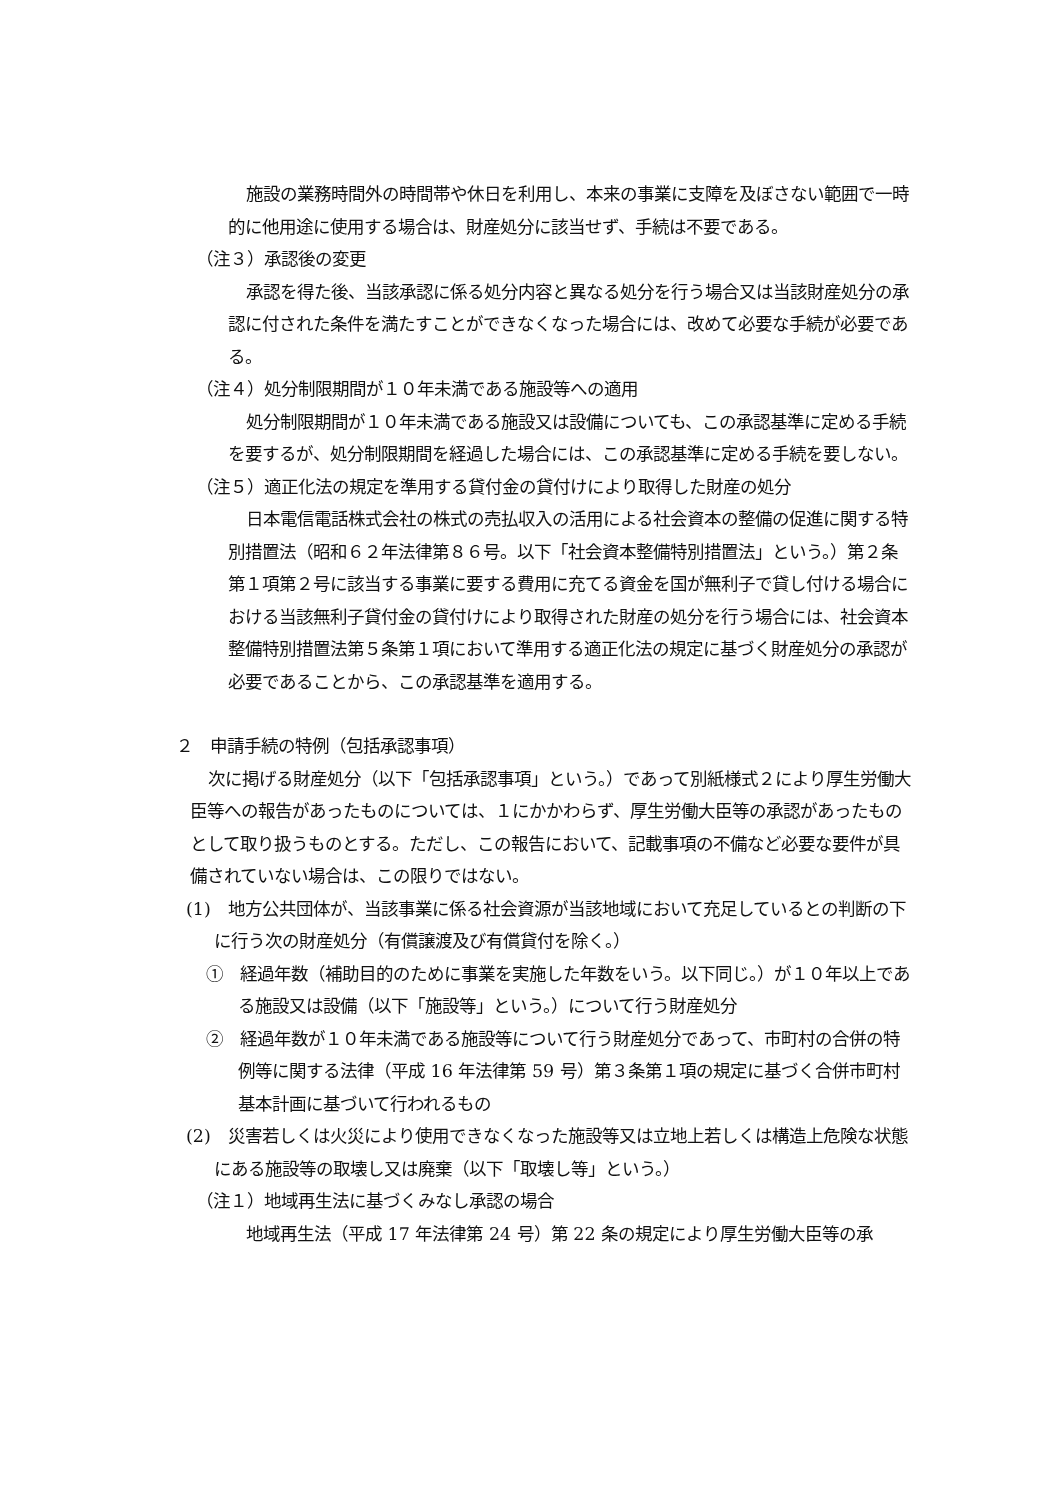施設の業務時間外の時間帯や休日を利用し、本来の事業に支障を及ぼさない範囲で一時的に他用途に使用する場合は、財産処分に該当せず、手続は不要である。
（注３）承認後の変更
承認を得た後、当該承認に係る処分内容と異なる処分を行う場合又は当該財産処分の承認に付された条件を満たすことができなくなった場合には、改めて必要な手続が必要である。
（注４）処分制限期間が１０年未満である施設等への適用
処分制限期間が１０年未満である施設又は設備についても、この承認基準に定める手続を要するが、処分制限期間を経過した場合には、この承認基準に定める手続を要しない。
（注５）適正化法の規定を準用する貸付金の貸付けにより取得した財産の処分
日本電信電話株式会社の株式の売払収入の活用による社会資本の整備の促進に関する特別措置法（昭和６２年法律第８６号。以下「社会資本整備特別措置法」という。）第２条第１項第２号に該当する事業に要する費用に充てる資金を国が無利子で貸し付ける場合における当該無利子貸付金の貸付けにより取得された財産の処分を行う場合には、社会資本整備特別措置法第５条第１項において準用する適正化法の規定に基づく財産処分の承認が必要であることから、この承認基準を適用する。
２　申請手続の特例（包括承認事項）
次に掲げる財産処分（以下「包括承認事項」という。）であって別紙様式２により厚生労働大臣等への報告があったものについては、１にかかわらず、厚生労働大臣等の承認があったものとして取り扱うものとする。ただし、この報告において、記載事項の不備など必要な要件が具備されていない場合は、この限りではない。
(1)　地方公共団体が、当該事業に係る社会資源が当該地域において充足しているとの判断の下に行う次の財産処分（有償譲渡及び有償貸付を除く。）
①　経過年数（補助目的のために事業を実施した年数をいう。以下同じ。）が１０年以上である施設又は設備（以下「施設等」という。）について行う財産処分
②　経過年数が１０年未満である施設等について行う財産処分であって、市町村の合併の特例等に関する法律（平成 16 年法律第 59 号）第３条第１項の規定に基づく合併市町村基本計画に基づいて行われるもの
(2)　災害若しくは火災により使用できなくなった施設等又は立地上若しくは構造上危険な状態にある施設等の取壊し又は廃棄（以下「取壊し等」という。）
（注１）地域再生法に基づくみなし承認の場合
地域再生法（平成 17 年法律第 24 号）第 22 条の規定により厚生労働大臣等の承